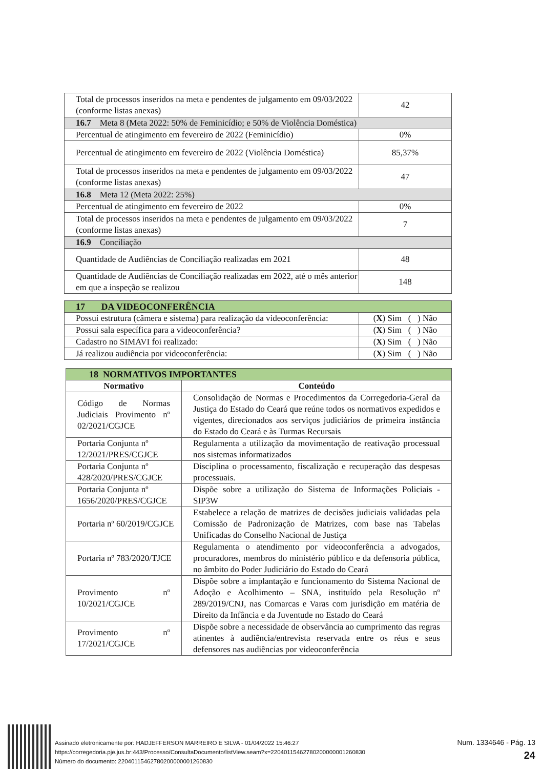| Total de processos inseridos na meta e pendentes de julgamento em 09/03/2022 (conforme listas anexas) | 42 |
| 16.7 Meta 8 (Meta 2022: 50% de Feminicídio; e 50% de Violência Doméstica) | |
| Percentual de atingimento em fevereiro de 2022 (Feminicídio) | 0% |
| Percentual de atingimento em fevereiro de 2022 (Violência Doméstica) | 85,37% |
| Total de processos inseridos na meta e pendentes de julgamento em 09/03/2022 (conforme listas anexas) | 47 |
| 16.8 Meta 12 (Meta 2022: 25%) | |
| Percentual de atingimento em fevereiro de 2022 | 0% |
| Total de processos inseridos na meta e pendentes de julgamento em 09/03/2022 (conforme listas anexas) | 7 |
| 16.9 Conciliação | |
| Quantidade de Audiências de Conciliação realizadas em 2021 | 48 |
| Quantidade de Audiências de Conciliação realizadas em 2022, até o mês anterior em que a inspeção se realizou | 148 |
| 17 DA VIDEOCONFERÊNCIA | |
| Possui estrutura (câmera e sistema) para realização da videoconferência: | ( X ) Sim ( ) Não |
| Possui sala específica para a videoconferência? | ( X ) Sim ( ) Não |
| Cadastro no SIMAVI foi realizado: | ( X ) Sim ( ) Não |
| Já realizou audiência por videoconferência: | ( X ) Sim ( ) Não |
| 18 NORMATIVOS IMPORTANTES | |
| Normativo | Conteúdo |
| Código de Normas Judiciais Provimento nº 02/2021/CGJCE | Consolidação de Normas e Procedimentos da Corregedoria-Geral da Justiça do Estado do Ceará que reúne todos os normativos expedidos e vigentes, direcionados aos serviços judiciários de primeira instância do Estado do Ceará e às Turmas Recursais |
| Portaria Conjunta nº 12/2021/PRES/CGJCE | Regulamenta a utilização da movimentação de reativação processual nos sistemas informatizados |
| Portaria Conjunta nº 428/2020/PRES/CGJCE | Disciplina o processamento, fiscalização e recuperação das despesas processuais. |
| Portaria Conjunta nº 1656/2020/PRES/CGJCE | Dispõe sobre a utilização do Sistema de Informações Policiais - SIP3W |
| Portaria nº 60/2019/CGJCE | Estabelece a relação de matrizes de decisões judiciais validadas pela Comissão de Padronização de Matrizes, com base nas Tabelas Unificadas do Conselho Nacional de Justiça |
| Portaria nº 783/2020/TJCE | Regulamenta o atendimento por videoconferência a advogados, procuradores, membros do ministério público e da defensoria pública, no âmbito do Poder Judiciário do Estado do Ceará |
| Provimento nº 10/2021/CGJCE | Dispõe sobre a implantação e funcionamento do Sistema Nacional de Adoção e Acolhimento – SNA, instituído pela Resolução nº 289/2019/CNJ, nas Comarcas e Varas com jurisdição em matéria de Direito da Infância e da Juventude no Estado do Ceará |
| Provimento nº 17/2021/CGJCE | Dispõe sobre a necessidade de observância ao cumprimento das regras atinentes à audiência/entrevista reservada entre os réus e seus defensores nas audiências por videoconferência |
Assinado eletronicamente por: HADJEFFERSON MARREIRO E SILVA - 01/04/2022 15:46:27
https://corregedoria.pje.jus.br:443/Processo/ConsultaDocumento/listView.seam?x=22040115462780200000001260830
Número do documento: 22040115462780200000001260830
Num. 1334646 - Pág. 13
24